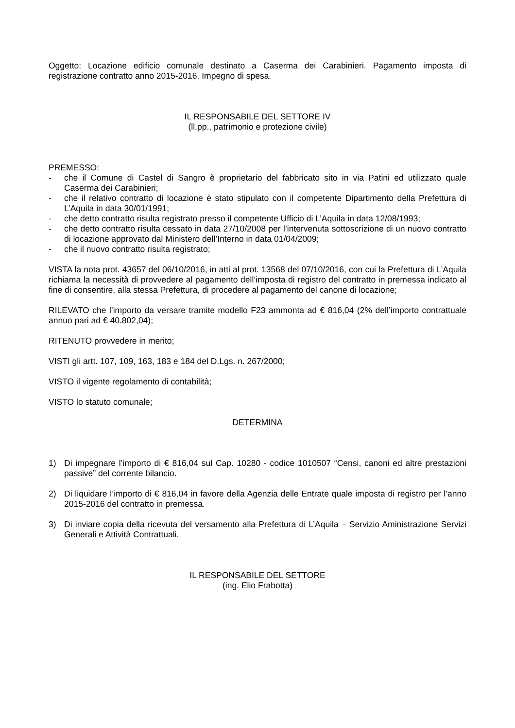Oggetto: Locazione edificio comunale destinato a Caserma dei Carabinieri. Pagamento imposta di registrazione contratto anno 2015-2016. Impegno di spesa.
IL RESPONSABILE DEL SETTORE IV
(ll.pp., patrimonio e protezione civile)
PREMESSO:
- che il Comune di Castel di Sangro è proprietario del fabbricato sito in via Patini ed utilizzato quale Caserma dei Carabinieri;
- che il relativo contratto di locazione è stato stipulato con il competente Dipartimento della Prefettura di L’Aquila in data 30/01/1991;
- che detto contratto risulta registrato presso il competente Ufficio di L’Aquila in data 12/08/1993;
- che detto contratto risulta cessato in data 27/10/2008 per l’intervenuta sottoscrizione di un nuovo contratto di locazione approvato dal Ministero dell’Interno in data 01/04/2009;
- che il nuovo contratto risulta registrato;
VISTA la nota prot. 43657 del 06/10/2016, in atti al prot. 13568 del 07/10/2016, con cui la Prefettura di L’Aquila richiama la necessità di provvedere al pagamento dell’imposta di registro del contratto in premessa indicato al fine di consentire, alla stessa Prefettura, di procedere al pagamento del canone di locazione;
RILEVATO che l’importo da versare tramite modello F23 ammonta ad € 816,04 (2% dell’importo contrattuale annuo pari ad € 40.802,04);
RITENUTO provvedere in merito;
VISTI gli artt. 107, 109, 163, 183 e 184 del D.Lgs. n. 267/2000;
VISTO il vigente regolamento di contabilità;
VISTO lo statuto comunale;
DETERMINA
1) Di impegnare l’importo di € 816,04 sul Cap. 10280 - codice 1010507 “Censi, canoni ed altre prestazioni passive” del corrente bilancio.
2) Di liquidare l’importo di € 816,04 in favore della Agenzia delle Entrate quale imposta di registro per l’anno 2015-2016 del contratto in premessa.
3) Di inviare copia della ricevuta del versamento alla Prefettura di L’Aquila – Servizio Aministrazione Servizi Generali e Attività Contrattuali.
IL RESPONSABILE DEL SETTORE
(ing. Elio Frabotta)